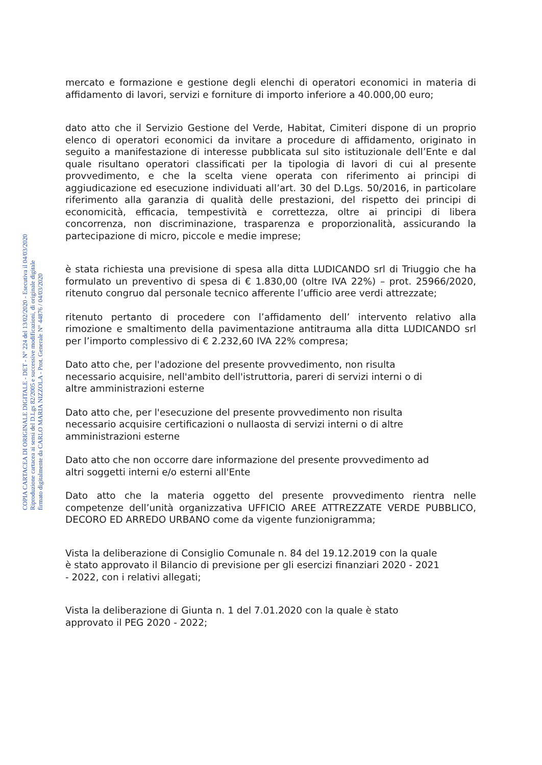COPIA CARTACEA DI ORIGINALE DIGITALE - DET - N° 224 del 13/02/2020 - Esecutiva il 04/03/2020
Riproduzione cartacea ai sensi del D.Lgs 82/2005 e successive modificazioni, di originale digitale
firmato digitalmente da CARLO MARIA NIZZOLA - Prot. Generale N° 44876 / 04/03/2020
mercato e formazione e gestione degli elenchi di operatori economici in materia di affidamento di lavori, servizi e forniture di importo inferiore a 40.000,00 euro;
dato atto che il Servizio Gestione del Verde, Habitat, Cimiteri dispone di un proprio elenco di operatori economici da invitare a procedure di affidamento, originato in seguito a manifestazione di interesse pubblicata sul sito istituzionale dell’Ente e dal quale risultano operatori classificati per la tipologia di lavori di cui al presente provvedimento, e che la scelta viene operata con riferimento ai principi di aggiudicazione ed esecuzione individuati all’art. 30 del D.Lgs. 50/2016, in particolare riferimento alla garanzia di qualità delle prestazioni, del rispetto dei principi di economicità, efficacia, tempestività e correttezza, oltre ai principi di libera concorrenza, non discriminazione, trasparenza e proporzionalità, assicurando la partecipazione di micro, piccole e medie imprese;
è stata richiesta una previsione di spesa alla ditta LUDICANDO srl di Triuggio che ha formulato un preventivo di spesa di € 1.830,00 (oltre IVA 22%) – prot. 25966/2020, ritenuto congruo dal personale tecnico afferente l’ufficio aree verdi attrezzate;
ritenuto pertanto di procedere con l’affidamento dell’ intervento relativo alla rimozione e smaltimento della pavimentazione antitrauma alla ditta LUDICANDO srl per l’importo complessivo di € 2.232,60 IVA 22% compresa;
Dato atto che, per l'adozione del presente provvedimento, non risulta
necessario acquisire, nell'ambito dell'istruttoria, pareri di servizi interni o di
altre amministrazioni esterne
Dato atto che, per l'esecuzione del presente provvedimento non risulta
necessario acquisire certificazioni o nullaosta di servizi interni o di altre
amministrazioni esterne
Dato atto che non occorre dare informazione del presente provvedimento ad
altri soggetti interni e/o esterni all'Ente
Dato atto che la materia oggetto del presente provvedimento rientra nelle competenze dell’unità organizzativa UFFICIO AREE ATTREZZATE VERDE PUBBLICO, DECORO ED ARREDO URBANO come da vigente funzionigramma;
Vista la deliberazione di Consiglio Comunale n. 84 del 19.12.2019 con la quale
è stato approvato il Bilancio di previsione per gli esercizi finanziari 2020 - 2021
- 2022, con i relativi allegati;
Vista la deliberazione di Giunta n. 1 del 7.01.2020 con la quale è stato
approvato il PEG 2020 - 2022;